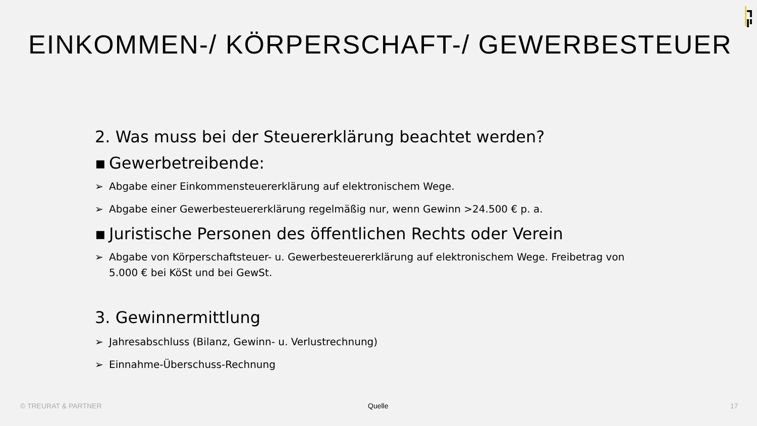EINKOMMEN-/ KÖRPERSCHAFT-/ GEWERBESTEUER
2. Was muss bei der Steuererklärung beachtet werden?
▪ Gewerbetreibende:
➢ Abgabe einer Einkommensteuererklärung auf elektronischem Wege.
➢ Abgabe einer Gewerbesteuererklärung regelmäßig nur, wenn Gewinn >24.500 € p. a.
▪ Juristische Personen des öffentlichen Rechts oder Verein
➢ Abgabe von Körperschaftsteuer- u. Gewerbesteuererklärung auf elektronischem Wege. Freibetrag von 5.000 € bei KöSt und bei GewSt.
3. Gewinnermittlung
➢ Jahresabschluss (Bilanz, Gewinn- u. Verlustrechnung)
➢ Einnahme-Überschuss-Rechnung
© TREURAT & PARTNER Quelle 17